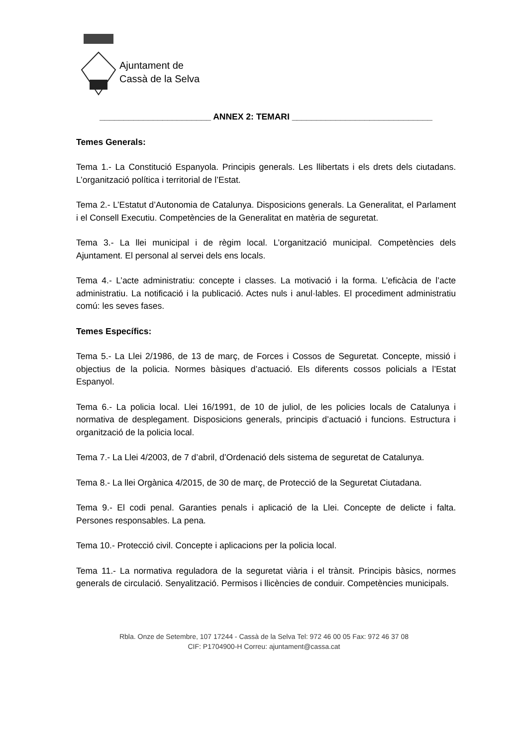Ajuntament de
Cassà de la Selva
_______________________ ANNEX 2: TEMARI _____________________________
Temes Generals:
Tema 1.- La Constitució Espanyola. Principis generals. Les llibertats i els drets dels ciutadans. L’organització política i territorial de l’Estat.
Tema 2.- L’Estatut d’Autonomia de Catalunya. Disposicions generals. La Generalitat, el Parlament i el Consell Executiu. Competències de la Generalitat en matèria de seguretat.
Tema 3.- La llei municipal i de règim local. L’organització municipal. Competències dels Ajuntament. El personal al servei dels ens locals.
Tema 4.- L’acte administratiu: concepte i classes. La motivació i la forma. L’eficàcia de l’acte administratiu. La notificació i la publicació. Actes nuls i anul·lables. El procediment administratiu comú: les seves fases.
Temes Específics:
Tema 5.- La Llei 2/1986, de 13 de març, de Forces i Cossos de Seguretat. Concepte, missió i objectius de la policia. Normes bàsiques d’actuació. Els diferents cossos policials a l’Estat Espanyol.
Tema 6.- La policia local. Llei 16/1991, de 10 de juliol, de les policies locals de Catalunya i normativa de desplegament. Disposicions generals, principis d’actuació i funcions. Estructura i organització de la policia local.
Tema 7.- La Llei 4/2003, de 7 d’abril, d’Ordenació dels sistema de seguretat de Catalunya.
Tema 8.- La llei Orgànica 4/2015, de 30 de març, de Protecció de la Seguretat Ciutadana.
Tema 9.- El codi penal. Garanties penals i aplicació de la Llei. Concepte de delicte i falta. Persones responsables. La pena.
Tema 10.- Protecció civil. Concepte i aplicacions per la policia local.
Tema 11.- La normativa reguladora de la seguretat viària i el trànsit. Principis bàsics, normes generals de circulació. Senyalització. Permisos i llicències de conduir. Competències municipals.
Rbla. Onze de Setembre, 107 17244 - Cassà de la Selva Tel: 972 46 00 05 Fax: 972 46 37 08
CIF: P1704900-H Correu: ajuntament@cassa.cat